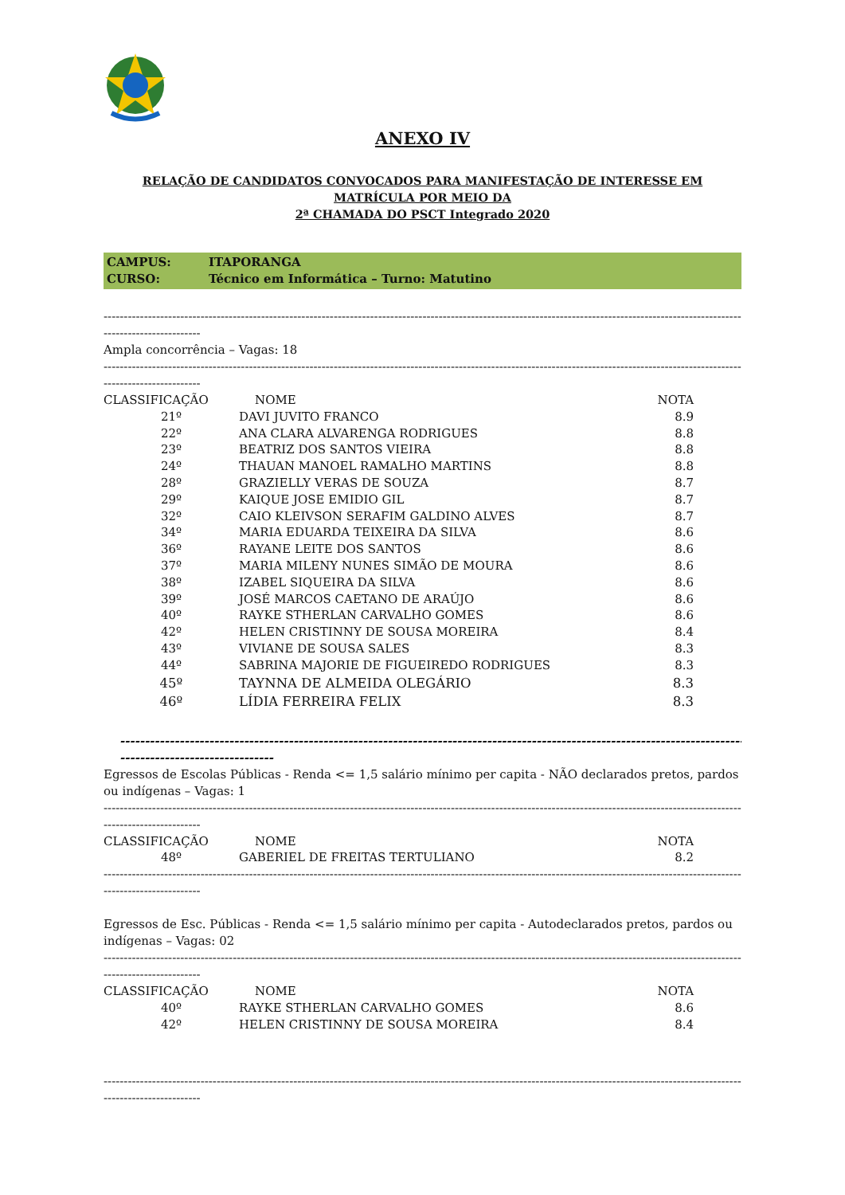ANEXO IV
RELAÇÃO DE CANDIDATOS CONVOCADOS PARA MANIFESTAÇÃO DE INTERESSE EM
MATRÍCULA POR MEIO DA
2ª CHAMADA DO PSCT Integrado 2020
CAMPUS: ITAPORANGA
CURSO: Técnico em Informática – Turno: Matutino
----------------------------------------------------------------------------------------------------------------------------------------------------------------------
------------------------
Ampla concorrência – Vagas: 18
----------------------------------------------------------------------------------------------------------------------------------------------------------------------
------------------------
| CLASSIFICAÇÃO | NOME | NOTA |
| --- | --- | --- |
| 21º | DAVI JUVITO FRANCO | 8.9 |
| 22º | ANA CLARA ALVARENGA RODRIGUES | 8.8 |
| 23º | BEATRIZ DOS SANTOS VIEIRA | 8.8 |
| 24º | THAUAN MANOEL RAMALHO MARTINS | 8.8 |
| 28º | GRAZIELLY VERAS DE SOUZA | 8.7 |
| 29º | KAIQUE JOSE EMIDIO GIL | 8.7 |
| 32º | CAIO KLEIVSON SERAFIM GALDINO ALVES | 8.7 |
| 34º | MARIA EDUARDA TEIXEIRA DA SILVA | 8.6 |
| 36º | RAYANE LEITE DOS SANTOS | 8.6 |
| 37º | MARIA MILENY NUNES SIMÃO DE MOURA | 8.6 |
| 38º | IZABEL SIQUEIRA DA SILVA | 8.6 |
| 39º | JOSÉ MARCOS CAETANO DE ARAÚJO | 8.6 |
| 40º | RAYKE STHERLAN CARVALHO GOMES | 8.6 |
| 42º | HELEN CRISTINNY DE SOUSA MOREIRA | 8.4 |
| 43º | VIVIANE DE SOUSA SALES | 8.3 |
| 44º | SABRINA MAJORIE DE FIGUEIREDO RODRIGUES | 8.3 |
| 45º | TAYNNA DE ALMEIDA OLEGÁRIO | 8.3 |
| 46º | LÍDIA FERREIRA FELIX | 8.3 |
-------------------------------------------------------------------------------------------------------------------------------
-------------------------------
Egressos de Escolas Públicas - Renda <= 1,5 salário mínimo per capita - NÃO declarados pretos, pardos ou indígenas – Vagas: 1
----------------------------------------------------------------------------------------------------------------------------------------------------------------------
------------------------
| CLASSIFICAÇÃO | NOME | NOTA |
| --- | --- | --- |
| 48º | GABERIEL DE FREITAS TERTULIANO | 8.2 |
----------------------------------------------------------------------------------------------------------------------------------------------------------------------
------------------------
Egressos de Esc. Públicas - Renda <= 1,5 salário mínimo per capita - Autodeclarados pretos, pardos ou indígenas – Vagas: 02
----------------------------------------------------------------------------------------------------------------------------------------------------------------------
------------------------
| CLASSIFICAÇÃO | NOME | NOTA |
| --- | --- | --- |
| 40º | RAYKE STHERLAN CARVALHO GOMES | 8.6 |
| 42º | HELEN CRISTINNY DE SOUSA MOREIRA | 8.4 |
----------------------------------------------------------------------------------------------------------------------------------------------------------------------
------------------------